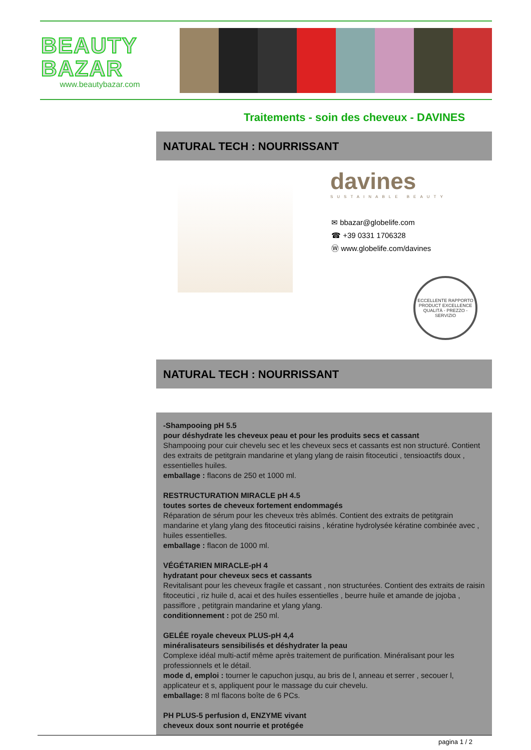BEAUTY
BAZAR
www.beautybazar.com
Traitements - soin des cheveux - DAVINES
NATURAL TECH : NOURRISSANT
davines
SUSTAINABLE BEAUTY
✉ bbazar@globelife.com
☎ +39 0331 1706328
Ⓦ www.globelife.com/davines
ECCELLENTE RAPPORTO
PRODUCT EXCELLENCE
QUALITÀ - PREZZO - SERVIZIO
NATURAL TECH : NOURRISSANT
-Shampooing pH 5.5
pour déshydrate les cheveux peau et pour les produits secs et cassant
Shampooing pour cuir chevelu sec et les cheveux secs et cassants est non structuré. Contient des extraits de petitgrain mandarine et ylang ylang de raisin fitoceutici , tensioactifs doux , essentielles huiles.
emballage : flacons de 250 et 1000 ml.
RESTRUCTURATION MIRACLE pH 4.5
toutes sortes de cheveux fortement endommagés
Réparation de sérum pour les cheveux très abîmés. Contient des extraits de petitgrain mandarine et ylang ylang des fitoceutici raisins , kératine hydrolysée kératine combinée avec , huiles essentielles.
emballage : flacon de 1000 ml.
VÉGÉTARIEN MIRACLE-pH 4
hydratant pour cheveux secs et cassants
Revitalisant pour les cheveux fragile et cassant , non structurées. Contient des extraits de raisin fitoceutici , riz huile d, acai et des huiles essentielles , beurre huile et amande de jojoba , passiflore , petitgrain mandarine et ylang ylang.
conditionnement : pot de 250 ml.
GELÉE royale cheveux PLUS-pH 4,4
minéralisateurs sensibilisés et déshydrater la peau
Complexe idéal multi-actif même après traitement de purification. Minéralisant pour les professionnels et le détail.
mode d, emploi : tourner le capuchon jusqu, au bris de l, anneau et serrer , secouer l, applicateur et s, appliquent pour le massage du cuir chevelu.
emballage: 8 ml flacons boîte de 6 PCs.
PH PLUS-5 perfusion d, ENZYME vivant
cheveux doux sont nourrie et protégée
pagina 1 / 2